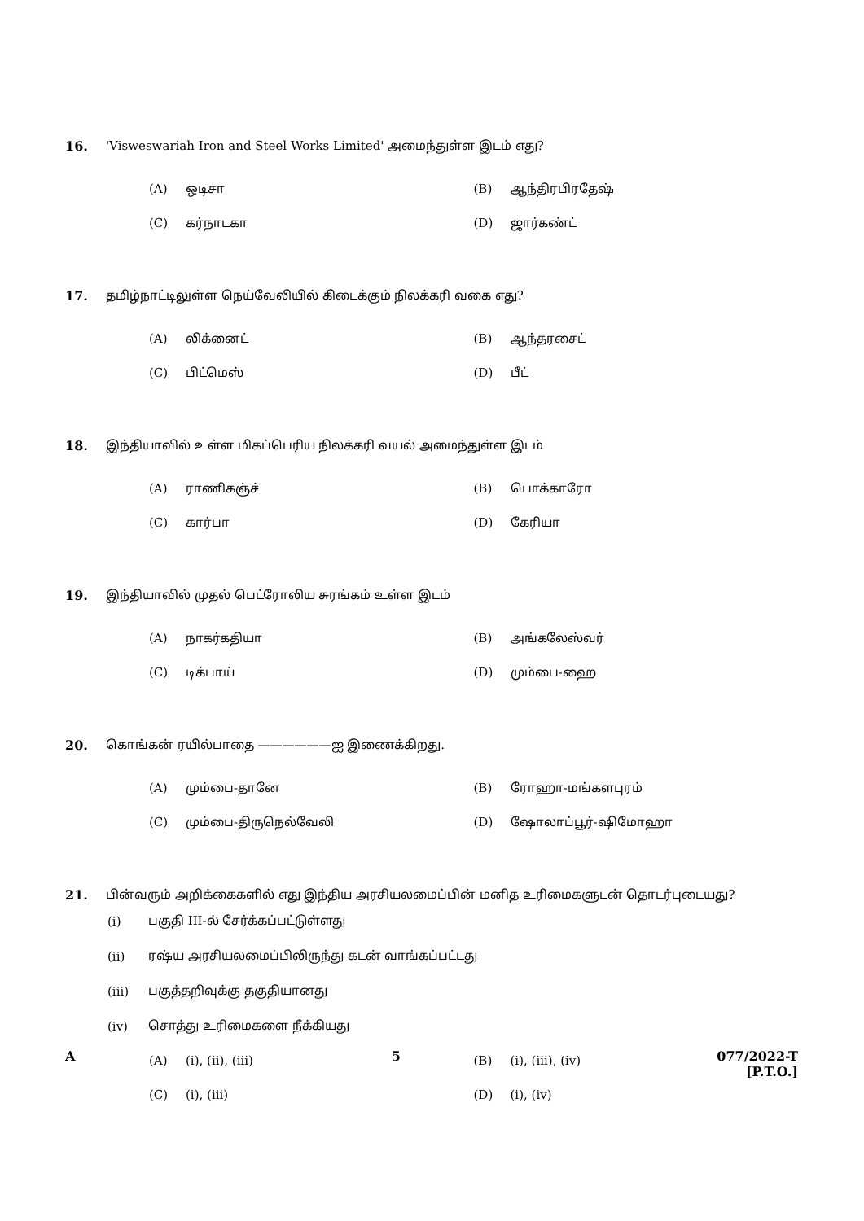16. 'Visweswariah Iron and Steel Works Limited' அமைந்துள்ள இடம் எது?
(A) ஒடிசா (B) ஆந்திரபிரதேஷ்
(C) கர்நாடகா (D) ஜார்கண்ட்
17. தமிழ்நாட்டிலுள்ள நெய்வேலியில் கிடைக்கும் நிலக்கரி வகை எது?
(A) லிக்னைட் (B) ஆந்தரசைட்
(C) பிட்மெஸ் (D) பீட்
18. இந்தியாவில் உள்ள மிகப்பெரிய நிலக்கரி வயல் அமைந்துள்ள இடம்
(A) ராணிகஞ்ச் (B) பொக்காரோ
(C) கார்பா (D) கேரியா
19. இந்தியாவில் முதல் பெட்ரோலிய சுரங்கம் உள்ள இடம்
(A) நாகர்கதியா (B) அங்கலேஸ்வர்
(C) டிக்பாய் (D) மும்பை-ஹை
20. கொங்கன் ரயில்பாதை ——————ஐ இணைக்கிறது.
(A) மும்பை-தானே (B) ரோஹா-மங்களபுரம்
(C) மும்பை-திருநெல்வேலி (D) ஷோலாப்பூர்-ஷிமோஹா
21. பின்வரும் அறிக்கைகளில் எது இந்திய அரசியலமைப்பின் மனித உரிமைகளுடன் தொடர்புடையது?
(i) பகுதி III-ல் சேர்க்கப்பட்டுள்ளது
(ii) ரஷ்ய அரசியலமைப்பிலிருந்து கடன் வாங்கப்பட்டது
(iii) பகுத்தறிவுக்கு தகுதியானது
(iv) சொத்து உரிமைகளை நீக்கியது
(A) (i), (ii), (iii) (B) (i), (iii), (iv)
(C) (i), (iii) (D) (i), (iv)
A 5 077/2022-T
[P.T.O.]